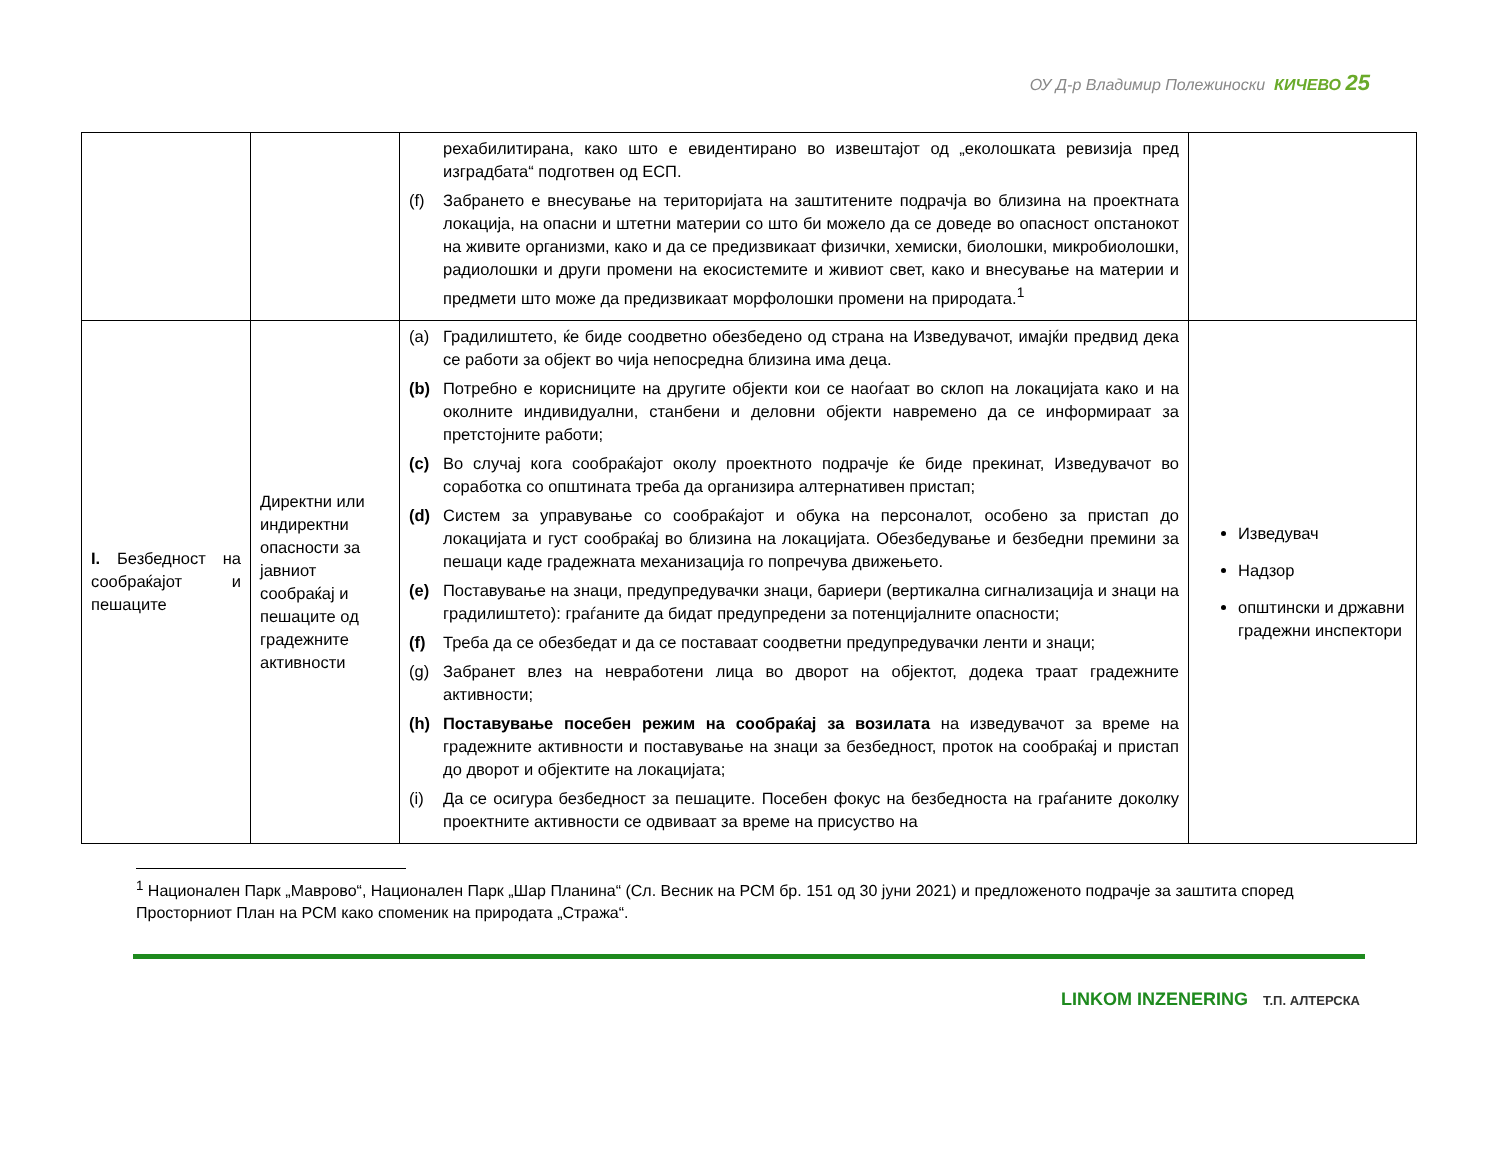ОУ Д-р Владимир Полежиноски КИЧЕВО 25
| | | рехабилитирана, како што е евидентирано во извештајот од „еколошката ревизија пред изградбата“ подготвен од ЕСП. (f) Забрането е внесување на територијата на заштитените подрачја во близина на проектната локација, на опасни и штетни материи со што би можело да се доведе во опасност опстанокот на живите организми, како и да се предизвикаат физички, хемиски, биолошки, микробиолошки, радиолошки и други промени на екосистемите и живиот свет, како и внесување на материи и предмети што може да предизвикаат морфолошки промени на природата.<sup>1</sup> | |
| I. Безбедност на сообраќајот и пешаците | Директни или индиректни опасности за јавниот сообраќај и пешаците од градежните активности | (a) Градилиштето, ќе биде соодветно обезбедено од страна на Изведувачот, имајќи предвид дека се работи за објект во чија непосредна близина има деца. (b) Потребно е корисниците на другите објекти кои се наоѓаат во склоп на локацијата како и на околните индивидуални, станбени и деловни објекти навремено да се информираат за претстојните работи; (c) Во случај кога сообраќајот околу проектното подрачје ќе биде прекинат, Изведувачот во соработка со општината треба да организира алтернативен пристап; (d) Систем за управување со сообраќајот и обука на персоналот, особено за пристап до локацијата и густ сообраќај во близина на локацијата. Обезбедување и безбедни премини за пешаци каде градежната механизација го попречува движењето. (e) Поставување на знаци, предупредувачки знаци, бариери (вертикална сигнализација и знаци на градилиштето): граѓаните да бидат предупредени за потенцијалните опасности; (f) Треба да се обезбедат и да се поставаат соодветни предупредувачки ленти и знаци; (g) Забранет влез на невработени лица во дворот на објектот, додека траат градежните активности; (h) Поставување посебен режим на сообраќај за возилата на изведувачот за време на градежните активности и поставување на знаци за безбедност, проток на сообраќај и пристап до дворот и објектите на локацијата; (i) Да се осигура безбедност за пешаците. Посебен фокус на безбедноста на граѓаните доколку проектните активности се одвиваат за време на присуство на | Изведувач Надзор општински и државни градежни инспектори |
<sup>1</sup> Национален Парк „Маврово“, Национален Парк „Шар Планина“ (Сл. Весник на РСМ бр. 151 од 30 јуни 2021) и предложеното подрачје за заштита според Просторниот План на РСМ како споменик на природата „Стража“.
LINKOM INZENERING Т.П. АЛТЕРСКА